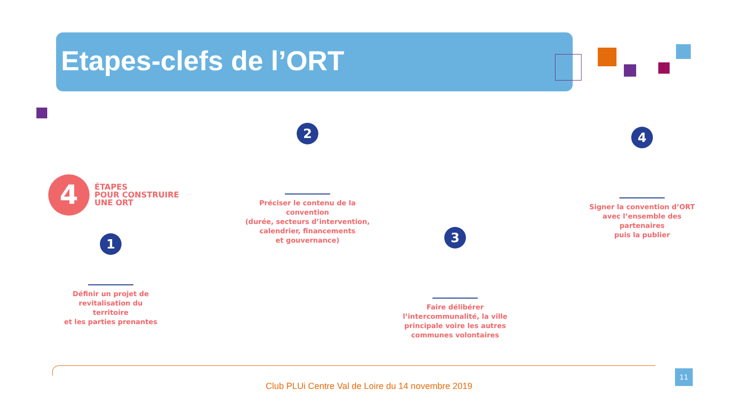Etapes-clefs de l’ORT
4
ÉTAPES
POUR CONSTRUIRE
UNE ORT
1
Définir un projet de
revitalisation du territoire
et les parties prenantes
2
Préciser le contenu de la convention
(durée, secteurs d’intervention,
calendrier, financements
et gouvernance)
3
Faire délibérer
l’intercommunalité, la ville
principale voire les autres
communes volontaires
4
Signer la convention d’ORT
avec l’ensemble des partenaires
puis la publier
Club PLUi Centre Val de Loire du 14 novembre 2019
11